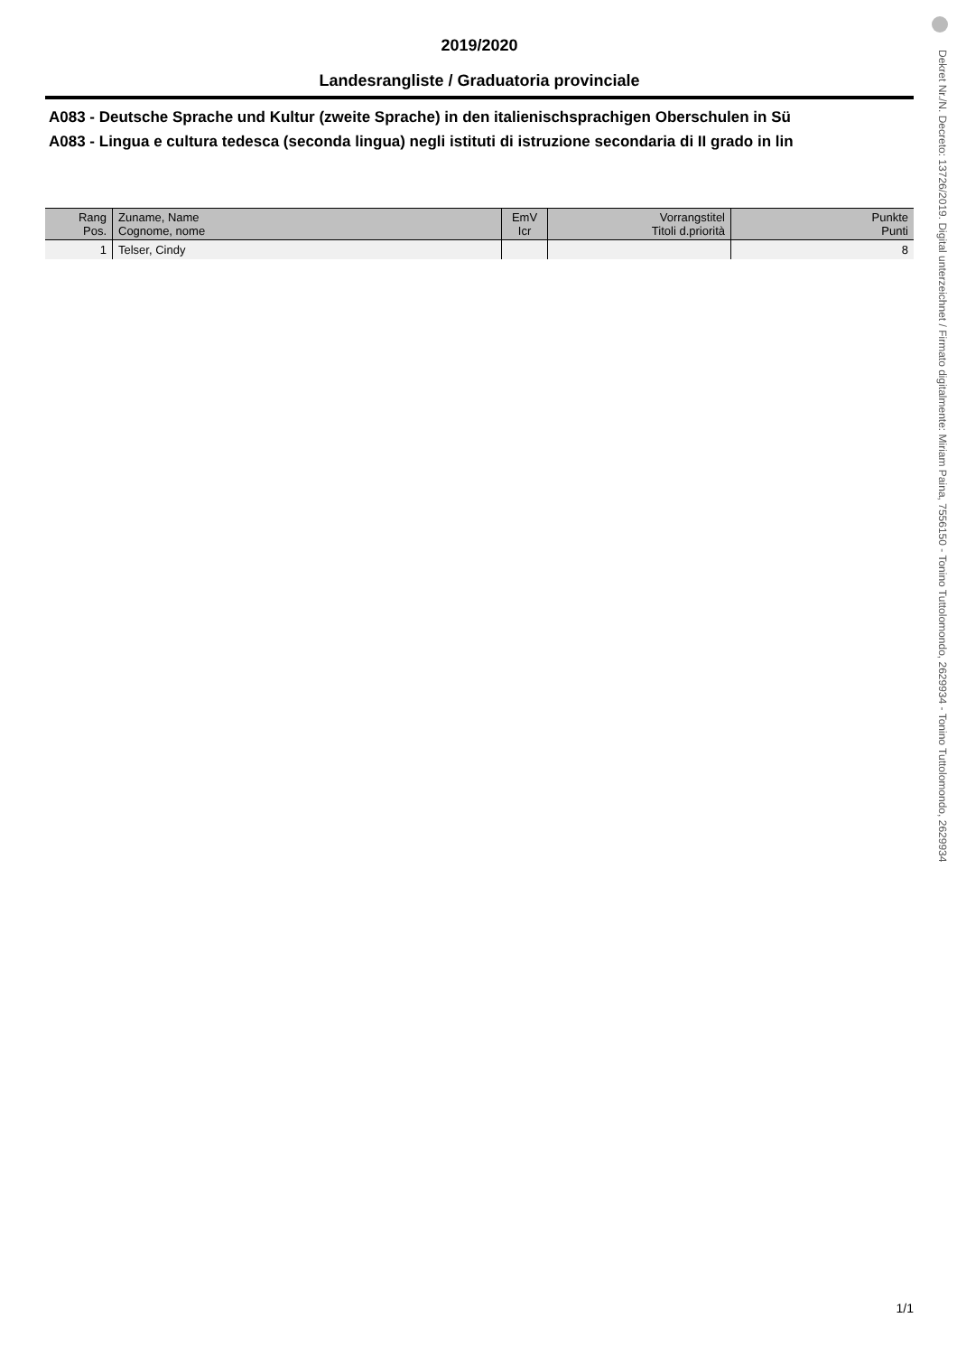2019/2020
Landesrangliste / Graduatoria provinciale
A083 - Deutsche Sprache und Kultur (zweite Sprache) in den italienischsprachigen Oberschulen in Sü
A083 - Lingua e cultura tedesca (seconda lingua) negli istituti di istruzione secondaria di II grado in lin
| Rang Pos. | Zuname, Name Cognome, nome | EmV Icr | Vorrangstitel Titoli d.priorità | Punkte Punti |
| --- | --- | --- | --- | --- |
| 1 | Telser, Cindy | | | 8 |
Dekret Nr./N. Decreto: 13726/2019. Digital unterzeichnet / Firmato digitalmente: Miriam Paina, 7556150 - Tonino Tuttolomondo, 2629934 - Tonino Tuttolomondo, 2629934
1/1